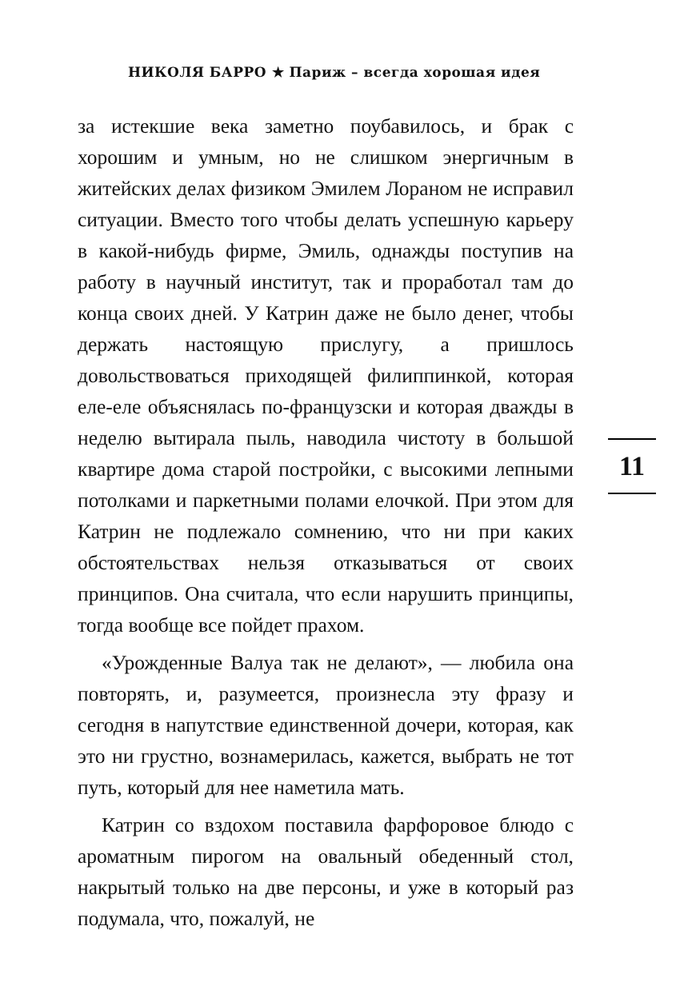НИКОЛЯ БАРРО ★ Париж – всегда хорошая идея
за истекшие века заметно поубавилось, и брак с хорошим и умным, но не слишком энергичным в житейских делах физиком Эмилем Лораном не исправил ситуации. Вместо того чтобы делать успешную карьеру в какой-нибудь фирме, Эмиль, однажды поступив на работу в научный институт, так и проработал там до конца своих дней. У Катрин даже не было денег, чтобы держать настоящую прислугу, а пришлось довольствоваться приходящей филиппинкой, которая еле-еле объяснялась по-французски и которая дважды в неделю вытирала пыль, наводила чистоту в большой квартире дома старой постройки, с высокими лепными потолками и паркетными полами елочкой. При этом для Катрин не подлежало сомнению, что ни при каких обстоятельствах нельзя отказываться от своих принципов. Она считала, что если нарушить принципы, тогда вообще все пойдет прахом.
«Урожденные Валуа так не делают», — любила она повторять, и, разумеется, произнесла эту фразу и сегодня в напутствие единственной дочери, которая, как это ни грустно, вознамерилась, кажется, выбрать не тот путь, который для нее наметила мать.
Катрин со вздохом поставила фарфоровое блюдо с ароматным пирогом на овальный обеденный стол, накрытый только на две персоны, и уже в который раз подумала, что, пожалуй, не
11